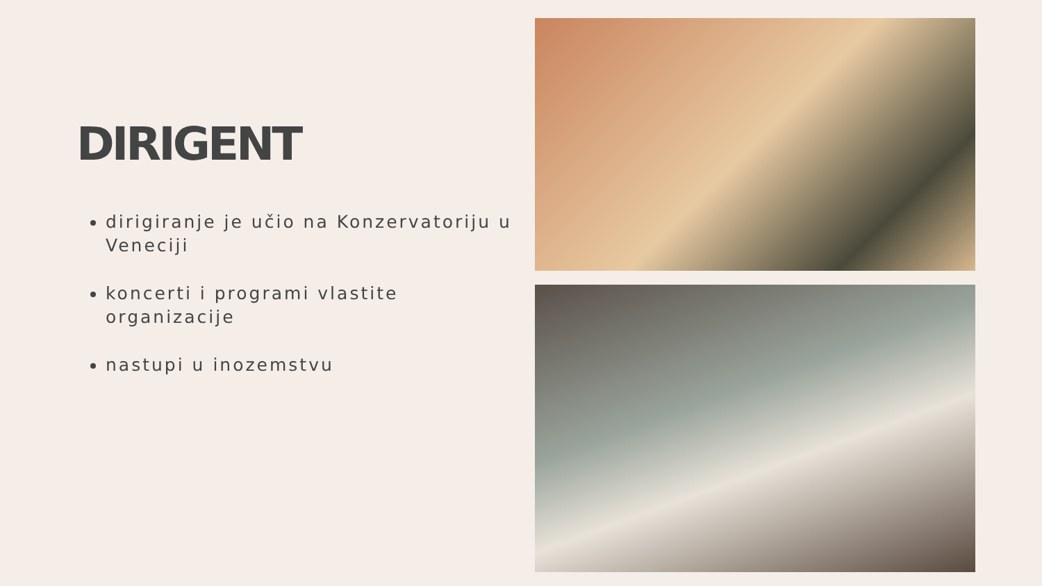DIRIGENT
dirigiranje je učio na Konzervatoriju u Veneciji
koncerti i programi vlastite organizacije
nastupi u inozemstvu